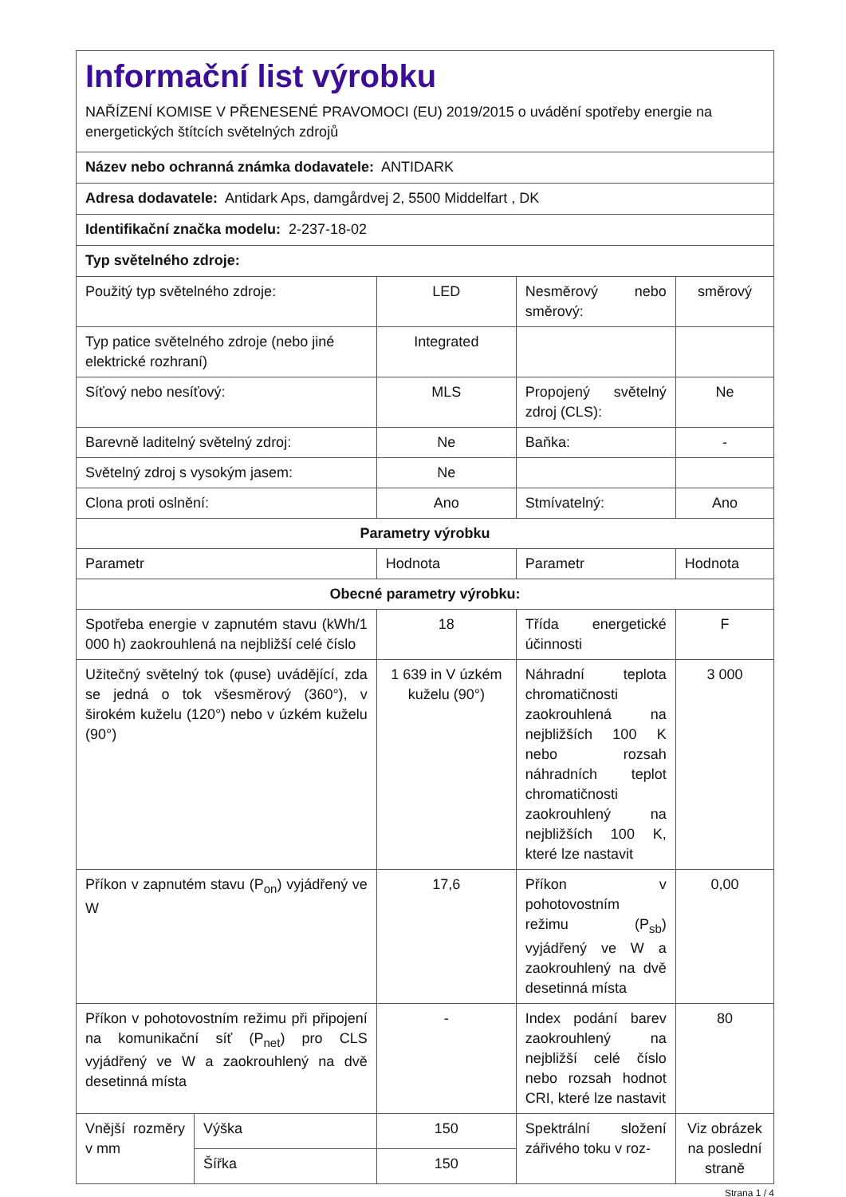| Informační list výrobku NAŘÍZENÍ KOMISE V PŘENESENÉ PRAVOMOCI (EU) 2019/2015 o uvádění spotřeby energie na energetických štítcích světelných zdrojů | | | | |
| Název nebo ochranná známka dodavatele: ANTIDARK | | | | |
| Adresa dodavatele: Antidark Aps, damgårdvej 2, 5500 Middelfart , DK | | | | |
| Identifikační značka modelu: 2-237-18-02 | | | | |
| Typ světelného zdroje: | | | | |
| Použitý typ světelného zdroje: | | LED | Nesměrový nebo směrový: | směrový |
| Typ patice světelného zdroje (nebo jiné elektrické rozhraní) | | Integrated | | |
| Síťový nebo nesíťový: | | MLS | Propojený světelný zdroj (CLS): | Ne |
| Barevně laditelný světelný zdroj: | | Ne | Baňka: | - |
| Světelný zdroj s vysokým jasem: | | Ne | | |
| Clona proti oslnění: | | Ano | Stmívatelný: | Ano |
| Parametry výrobku | | | | |
| Parametr | | Hodnota | Parametr | Hodnota |
| Obecné parametry výrobku: | | | | |
| Spotřeba energie v zapnutém stavu (kWh/1 000 h) zaokrouhlená na nejbližší celé číslo | | 18 | Třída energetické účinnosti | F |
| Užitečný světelný tok (φuse) uvádějící, zda se jedná o tok všesměrový (360°), v širokém kuželu (120°) nebo v úzkém kuželu (90°) | | 1 639 in V úzkém kuželu (90°) | Náhradní teplota chromatičnosti zaokrouhlená na nejbližších 100 K nebo rozsah náhradních teplot chromatičnosti zaokrouhlený na nejbližších 100 K, které lze nastavit | 3 000 |
| Příkon v zapnutém stavu (P<sub>on</sub>) vyjádřený ve W | | 17,6 | Příkon v pohotovostním režimu (P<sub>sb</sub>) vyjádřený ve W a zaokrouhlený na dvě desetinná místa | 0,00 |
| Příkon v pohotovostním režimu při připojení na komunikační síť (P<sub>net</sub>) pro CLS vyjádřený ve W a zaokrouhlený na dvě desetinná místa | | - | Index podání barev zaokrouhlený na nejbližší celé číslo nebo rozsah hodnot CRI, které lze nastavit | 80 |
| Vnější rozměry v mm | Výška | 150 | Spektrální složení zářivého toku v roz- | Viz obrázek na poslední straně |
| | Šířka | 150 | | |
Strana 1 / 4